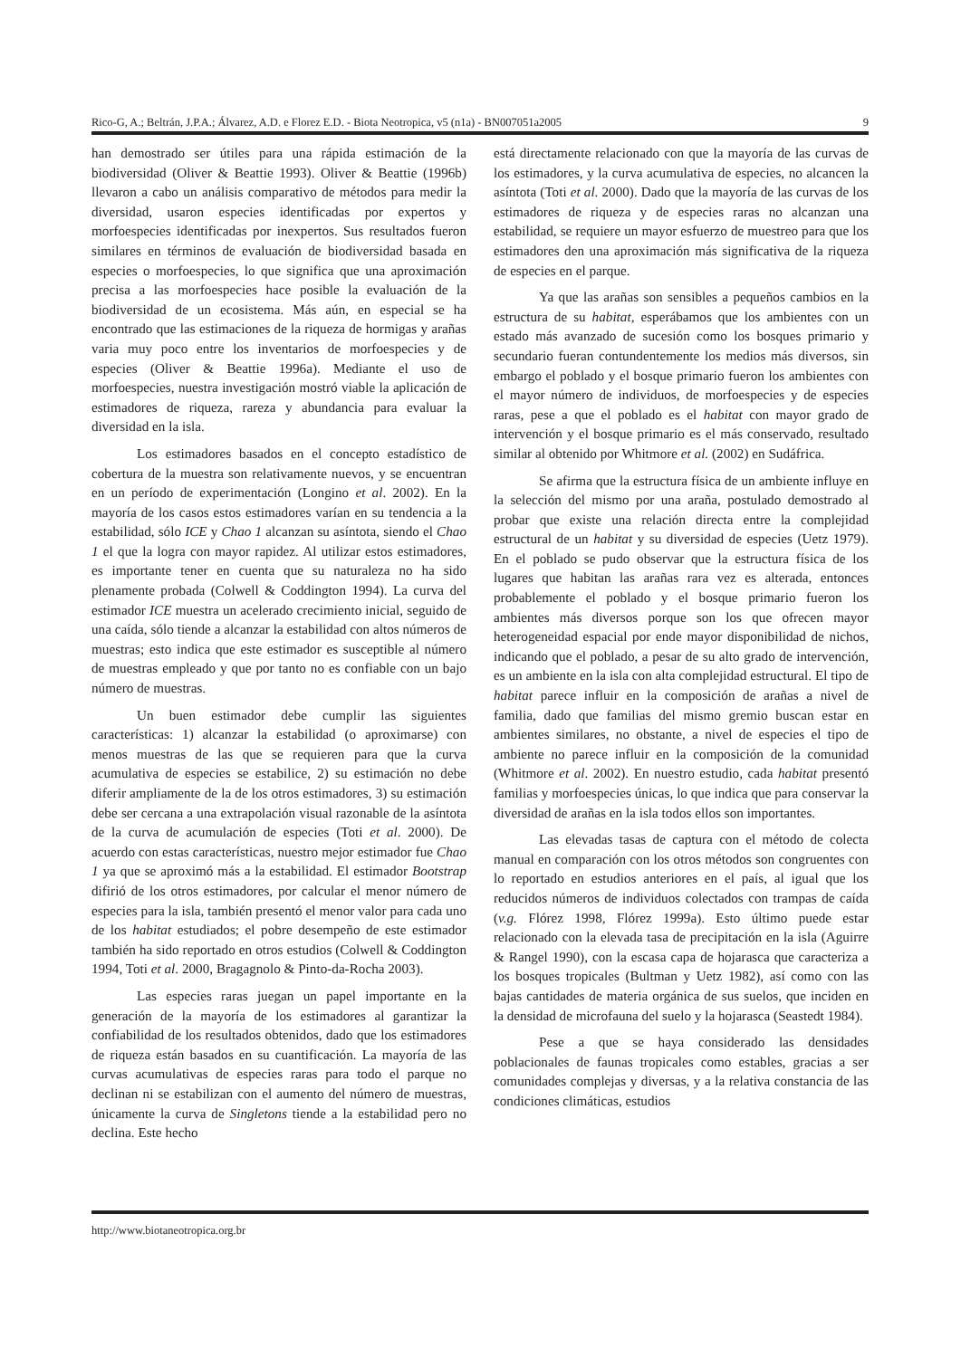Rico-G, A.; Beltrán, J.P.A.; Álvarez, A.D. e Florez E.D. - Biota Neotropica, v5 (n1a) - BN007051a2005 9
han demostrado ser útiles para una rápida estimación de la biodiversidad (Oliver & Beattie 1993). Oliver & Beattie (1996b) llevaron a cabo un análisis comparativo de métodos para medir la diversidad, usaron especies identificadas por expertos y morfoespecies identificadas por inexpertos. Sus resultados fueron similares en términos de evaluación de biodiversidad basada en especies o morfoespecies, lo que significa que una aproximación precisa a las morfoespecies hace posible la evaluación de la biodiversidad de un ecosistema. Más aún, en especial se ha encontrado que las estimaciones de la riqueza de hormigas y arañas varia muy poco entre los inventarios de morfoespecies y de especies (Oliver & Beattie 1996a). Mediante el uso de morfoespecies, nuestra investigación mostró viable la aplicación de estimadores de riqueza, rareza y abundancia para evaluar la diversidad en la isla.
Los estimadores basados en el concepto estadístico de cobertura de la muestra son relativamente nuevos, y se encuentran en un período de experimentación (Longino et al. 2002). En la mayoría de los casos estos estimadores varían en su tendencia a la estabilidad, sólo ICE y Chao 1 alcanzan su asíntota, siendo el Chao 1 el que la logra con mayor rapidez. Al utilizar estos estimadores, es importante tener en cuenta que su naturaleza no ha sido plenamente probada (Colwell & Coddington 1994). La curva del estimador ICE muestra un acelerado crecimiento inicial, seguido de una caída, sólo tiende a alcanzar la estabilidad con altos números de muestras; esto indica que este estimador es susceptible al número de muestras empleado y que por tanto no es confiable con un bajo número de muestras.
Un buen estimador debe cumplir las siguientes características: 1) alcanzar la estabilidad (o aproximarse) con menos muestras de las que se requieren para que la curva acumulativa de especies se estabilice, 2) su estimación no debe diferir ampliamente de la de los otros estimadores, 3) su estimación debe ser cercana a una extrapolación visual razonable de la asíntota de la curva de acumulación de especies (Toti et al. 2000). De acuerdo con estas características, nuestro mejor estimador fue Chao 1 ya que se aproximó más a la estabilidad. El estimador Bootstrap difirió de los otros estimadores, por calcular el menor número de especies para la isla, también presentó el menor valor para cada uno de los habitat estudiados; el pobre desempeño de este estimador también ha sido reportado en otros estudios (Colwell & Coddington 1994, Toti et al. 2000, Bragagnolo & Pinto-da-Rocha 2003).
Las especies raras juegan un papel importante en la generación de la mayoría de los estimadores al garantizar la confiabilidad de los resultados obtenidos, dado que los estimadores de riqueza están basados en su cuantificación. La mayoría de las curvas acumulativas de especies raras para todo el parque no declinan ni se estabilizan con el aumento del número de muestras, únicamente la curva de Singletons tiende a la estabilidad pero no declina. Este hecho
está directamente relacionado con que la mayoría de las curvas de los estimadores, y la curva acumulativa de especies, no alcancen la asíntota (Toti et al. 2000). Dado que la mayoría de las curvas de los estimadores de riqueza y de especies raras no alcanzan una estabilidad, se requiere un mayor esfuerzo de muestreo para que los estimadores den una aproximación más significativa de la riqueza de especies en el parque.
Ya que las arañas son sensibles a pequeños cambios en la estructura de su habitat, esperábamos que los ambientes con un estado más avanzado de sucesión como los bosques primario y secundario fueran contundentemente los medios más diversos, sin embargo el poblado y el bosque primario fueron los ambientes con el mayor número de individuos, de morfoespecies y de especies raras, pese a que el poblado es el habitat con mayor grado de intervención y el bosque primario es el más conservado, resultado similar al obtenido por Whitmore et al. (2002) en Sudáfrica.
Se afirma que la estructura física de un ambiente influye en la selección del mismo por una araña, postulado demostrado al probar que existe una relación directa entre la complejidad estructural de un habitat y su diversidad de especies (Uetz 1979). En el poblado se pudo observar que la estructura física de los lugares que habitan las arañas rara vez es alterada, entonces probablemente el poblado y el bosque primario fueron los ambientes más diversos porque son los que ofrecen mayor heterogeneidad espacial por ende mayor disponibilidad de nichos, indicando que el poblado, a pesar de su alto grado de intervención, es un ambiente en la isla con alta complejidad estructural. El tipo de habitat parece influir en la composición de arañas a nivel de familia, dado que familias del mismo gremio buscan estar en ambientes similares, no obstante, a nivel de especies el tipo de ambiente no parece influir en la composición de la comunidad (Whitmore et al. 2002). En nuestro estudio, cada habitat presentó familias y morfoespecies únicas, lo que indica que para conservar la diversidad de arañas en la isla todos ellos son importantes.
Las elevadas tasas de captura con el método de colecta manual en comparación con los otros métodos son congruentes con lo reportado en estudios anteriores en el país, al igual que los reducidos números de individuos colectados con trampas de caída (v.g. Flórez 1998, Flórez 1999a). Esto último puede estar relacionado con la elevada tasa de precipitación en la isla (Aguirre & Rangel 1990), con la escasa capa de hojarasca que caracteriza a los bosques tropicales (Bultman y Uetz 1982), así como con las bajas cantidades de materia orgánica de sus suelos, que inciden en la densidad de microfauna del suelo y la hojarasca (Seastedt 1984).
Pese a que se haya considerado las densidades poblacionales de faunas tropicales como estables, gracias a ser comunidades complejas y diversas, y a la relativa constancia de las condiciones climáticas, estudios
http://www.biotaneotropica.org.br